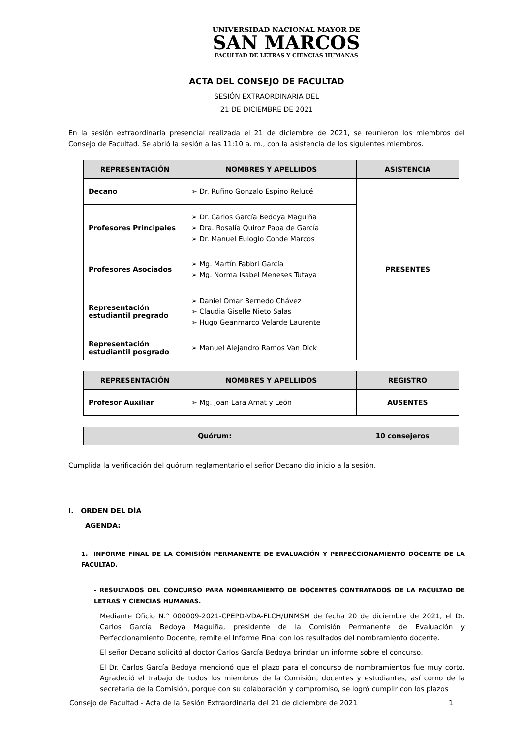UNIVERSIDAD NACIONAL MAYOR DE
SAN MARCOS
FACULTAD DE LETRAS Y CIENCIAS HUMANAS
ACTA DEL CONSEJO DE FACULTAD
SESIÓN EXTRAORDINARIA DEL
21 DE DICIEMBRE DE 2021
En la sesión extraordinaria presencial realizada el 21 de diciembre de 2021, se reunieron los miembros del Consejo de Facultad. Se abrió la sesión a las 11:10 a. m., con la asistencia de los siguientes miembros.
| REPRESENTACIÓN | NOMBRES Y APELLIDOS | ASISTENCIA |
| --- | --- | --- |
| Decano | ➢ Dr. Rufino Gonzalo Espino Relucé | PRESENTES |
| Profesores Principales | ➢ Dr. Carlos García Bedoya Maguiña ➢ Dra. Rosalía Quiroz Papa de García ➢ Dr. Manuel Eulogio Conde Marcos | |
| Profesores Asociados | ➢ Mg. Martín Fabbri García ➢ Mg. Norma Isabel Meneses Tutaya | |
| Representación estudiantil pregrado | ➢ Daniel Omar Bernedo Chávez ➢ Claudia Giselle Nieto Salas ➢ Hugo Geanmarco Velarde Laurente | |
| Representación estudiantil posgrado | ➢ Manuel Alejandro Ramos Van Dick | |
| REPRESENTACIÓN | NOMBRES Y APELLIDOS | REGISTRO |
| --- | --- | --- |
| Profesor Auxiliar | ➢ Mg. Joan Lara Amat y León | AUSENTES |
| Quórum: | 10 consejeros |
| --- | --- |
Cumplida la verificación del quórum reglamentario el señor Decano dio inicio a la sesión.
I. ORDEN DEL DÍA
AGENDA:
1. INFORME FINAL DE LA COMISIÓN PERMANENTE DE EVALUACIÓN Y PERFECCIONAMIENTO DOCENTE DE LA FACULTAD.
- RESULTADOS DEL CONCURSO PARA NOMBRAMIENTO DE DOCENTES CONTRATADOS DE LA FACULTAD DE LETRAS Y CIENCIAS HUMANAS.
Mediante Oficio N.° 000009-2021-CPEPD-VDA-FLCH/UNMSM de fecha 20 de diciembre de 2021, el Dr. Carlos García Bedoya Maguiña, presidente de la Comisión Permanente de Evaluación y Perfeccionamiento Docente, remite el Informe Final con los resultados del nombramiento docente.
El señor Decano solicitó al doctor Carlos García Bedoya brindar un informe sobre el concurso.
El Dr. Carlos García Bedoya mencionó que el plazo para el concurso de nombramientos fue muy corto. Agradeció el trabajo de todos los miembros de la Comisión, docentes y estudiantes, así como de la secretaria de la Comisión, porque con su colaboración y compromiso, se logró cumplir con los plazos
Consejo de Facultad - Acta de la Sesión Extraordinaria del 21 de diciembre de 2021 1